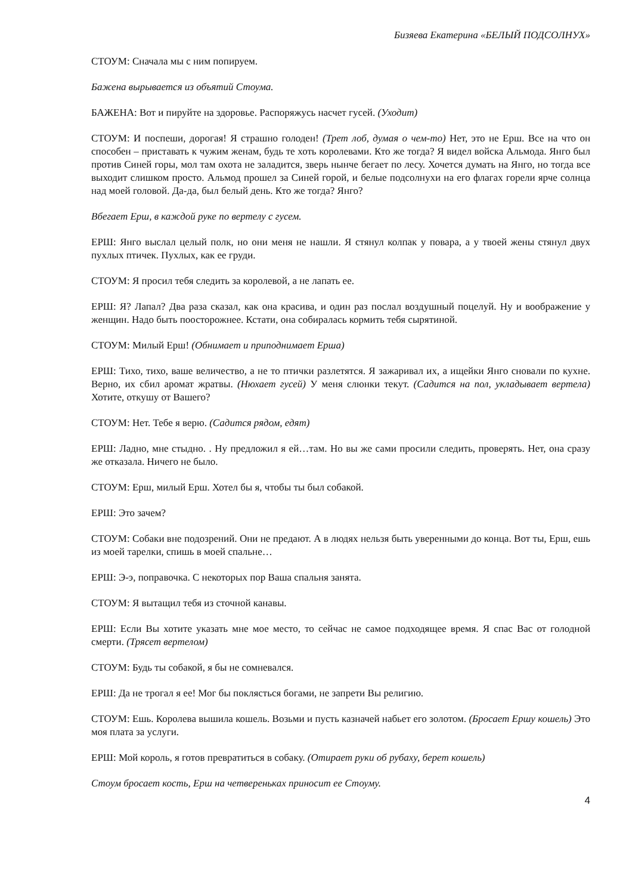Бизяева Екатерина «БЕЛЫЙ ПОДСОЛНУХ»
СТОУМ: Сначала мы с ним попируем.
Бажена вырывается из объятий Стоума.
БАЖЕНА: Вот и пируйте на здоровье. Распоряжусь насчет гусей. (Уходит)
СТОУМ: И поспеши, дорогая! Я страшно голоден! (Трет лоб, думая о чем-то) Нет, это не Ерш. Все на что он способен – приставать к чужим женам, будь те хоть королевами. Кто же тогда? Я видел войска Альмода. Янго был против Синей горы, мол там охота не заладится, зверь нынче бегает по лесу. Хочется думать на Янго, но тогда все выходит слишком просто. Альмод прошел за Синей горой, и белые подсолнухи на его флагах горели ярче солнца над моей головой. Да-да, был белый день. Кто же тогда? Янго?
Вбегает Ерш, в каждой руке по вертелу с гусем.
ЕРШ: Янго выслал целый полк, но они меня не нашли. Я стянул колпак у повара, а у твоей жены стянул двух пухлых птичек. Пухлых, как ее груди.
СТОУМ: Я просил тебя следить за королевой, а не лапать ее.
ЕРШ: Я? Лапал? Два раза сказал, как она красива, и один раз послал воздушный поцелуй. Ну и воображение у женщин. Надо быть поосторожнее. Кстати, она собиралась кормить тебя сырятиной.
СТОУМ: Милый Ерш! (Обнимает и приподнимает Ерша)
ЕРШ: Тихо, тихо, ваше величество, а не то птички разлетятся. Я зажаривал их, а ищейки Янго сновали по кухне. Верно, их сбил аромат жратвы. (Нюхает гусей) У меня слюнки текут. (Садится на пол, укладывает вертела) Хотите, откушу от Вашего?
СТОУМ: Нет. Тебе я верю. (Садится рядом, едят)
ЕРШ: Ладно, мне стыдно. . Ну предложил я ей…там. Но вы же сами просили следить, проверять. Нет, она сразу же отказала. Ничего не было.
СТОУМ: Ерш, милый Ерш. Хотел бы я, чтобы ты был собакой.
ЕРШ: Это зачем?
СТОУМ: Собаки вне подозрений. Они не предают. А в людях нельзя быть уверенными до конца. Вот ты, Ерш, ешь из моей тарелки, спишь в моей спальне…
ЕРШ: Э-э, поправочка. С некоторых пор Ваша спальня занята.
СТОУМ: Я вытащил тебя из сточной канавы.
ЕРШ: Если Вы хотите указать мне мое место, то сейчас не самое подходящее время. Я спас Вас от голодной смерти. (Трясет вертелом)
СТОУМ: Будь ты собакой, я бы не сомневался.
ЕРШ: Да не трогал я ее! Мог бы поклясться богами, не запрети Вы религию.
СТОУМ: Ешь. Королева вышила кошель. Возьми и пусть казначей набьет его золотом. (Бросает Ершу кошель) Это моя плата за услуги.
ЕРШ: Мой король, я готов превратиться в собаку. (Отирает руки об рубаху, берет кошель)
Стоум бросает кость, Ерш на четвереньках приносит ее Стоуму.
4